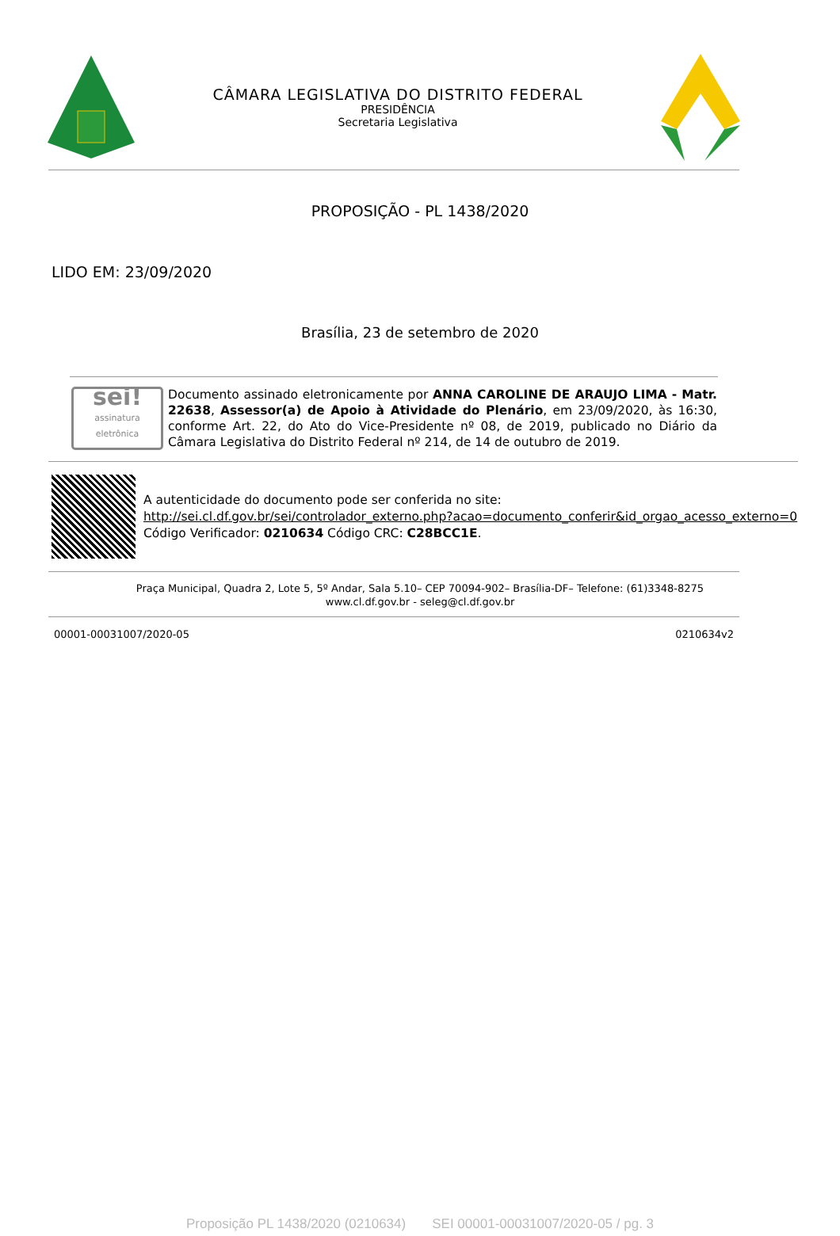CÂMARA LEGISLATIVA DO DISTRITO FEDERAL
PRESIDÊNCIA
Secretaria Legislativa
PROPOSIÇÃO - PL 1438/2020
LIDO EM: 23/09/2020
Brasília, 23 de setembro de 2020
sei!
assinatura eletrônica
Documento assinado eletronicamente por ANNA CAROLINE DE ARAUJO LIMA - Matr. 22638, Assessor(a) de Apoio à Atividade do Plenário, em 23/09/2020, às 16:30, conforme Art. 22, do Ato do Vice-Presidente nº 08, de 2019, publicado no Diário da Câmara Legislativa do Distrito Federal nº 214, de 14 de outubro de 2019.
A autenticidade do documento pode ser conferida no site:
http://sei.cl.df.gov.br/sei/controlador_externo.php?acao=documento_conferir&id_orgao_acesso_externo=0
Código Verificador: 0210634 Código CRC: C28BCC1E.
Praça Municipal, Quadra 2, Lote 5, 5º Andar, Sala 5.10– CEP 70094-902– Brasília-DF– Telefone: (61)3348-8275
www.cl.df.gov.br - seleg@cl.df.gov.br
00001-00031007/2020-05 0210634v2
Proposição PL 1438/2020 (0210634) SEI 00001-00031007/2020-05 / pg. 3